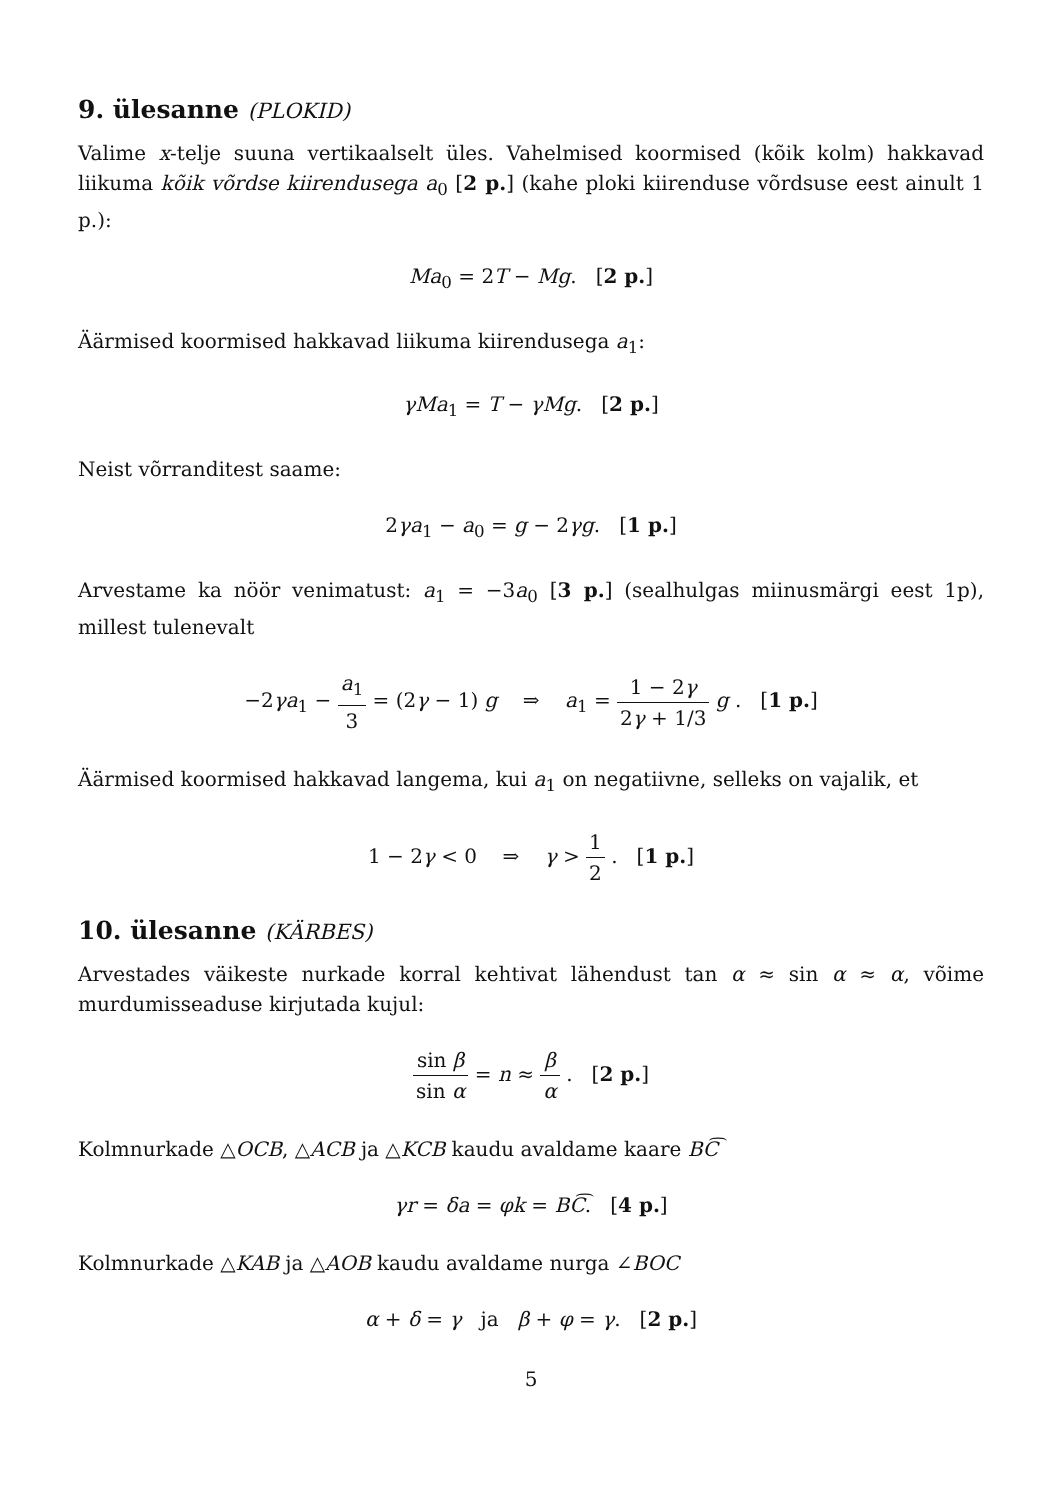9. ülesanne (PLOKID)
Valime x-telje suuna vertikaalselt üles. Vahelmised koormised (kõik kolm) hakkavad liikuma kõik võrdse kiirendusega a<sub>0</sub> [2 p.] (kahe ploki kiirenduse võrdsuse eest ainult 1 p.):
Ma<sub>0</sub> = 2T − Mg. [2 p.]
Äärmised koormised hakkavad liikuma kiirendusega a<sub>1</sub>:
γMa<sub>1</sub> = T − γMg. [2 p.]
Neist võrranditest saame:
2γa<sub>1</sub> − a<sub>0</sub> = g − 2γg. [1 p.]
Arvestame ka nöör venimatust: a<sub>1</sub> = −3a<sub>0</sub> [3 p.] (sealhulgas miinusmärgi eest 1p), millest tulenevalt
−2γa<sub>1</sub> − a<sub>1</sub> 3 = (2γ − 1) g ⇒ a<sub>1</sub> = 1 − 2γ 2γ + 1/3 g . [1 p.]
Äärmised koormised hakkavad langema, kui a<sub>1</sub> on negatiivne, selleks on vajalik, et
1 − 2γ < 0 ⇒ γ > 1 2 . [1 p.]
10. ülesanne (KÄRBES)
Arvestades väikeste nurkade korral kehtivat lähendust tan α ≈ sin α ≈ α, võime murdumisseaduse kirjutada kujul:
sin β sin α = n ≈ β α . [2 p.]
Kolmnurkade △OCB, △ACB ja △KCB kaudu avaldame kaare BC͡
γr = δa = φk = BC͡. [4 p.]
Kolmnurkade △KAB ja △AOB kaudu avaldame nurga ∠BOC
α + δ = γ ja β + φ = γ. [2 p.]
5